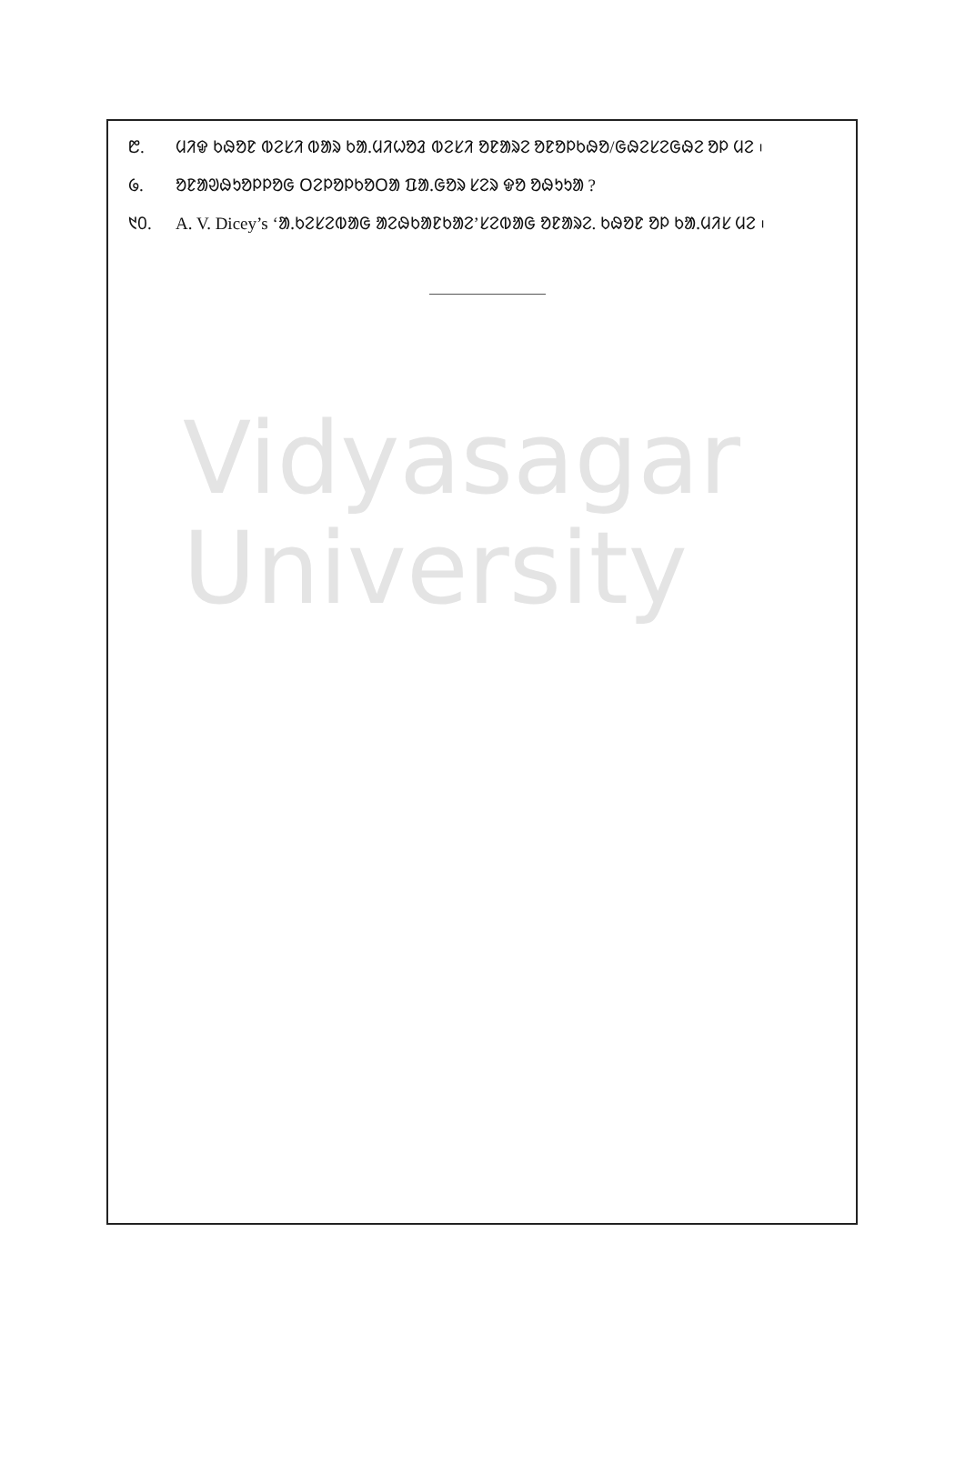᱘. ᱢᱤᱫ ᱠᱷᱚᱱ ᱵᱮᱥᱤ ᱵᱟᱨ ᱠᱟᱹᱢᱤᱦᱚᱲ ᱵᱮᱥᱤ ᱚᱱᱟᱨᱮ ᱚᱱᱚᱞᱠᱷᱚ/ᱜᱷᱮᱥᱮᱜᱷᱮ ᱚᱞ ᱢᱮ ᱾
᱙. ᱚᱱᱟᱣᱷᱩᱚᱞᱞᱚᱜ ᱛᱮᱞᱚᱞᱠᱚᱛᱟ ᱯᱟᱹᱜᱚᱨ ᱥᱮᱨ ᱫᱚ ᱚᱷᱩᱩᱟ ?
᱑᱐. A. V. Dicey’s ‘ᱟᱹᱠᱮᱥᱮᱵᱟᱜ ᱟᱮᱷᱠᱟᱱᱠᱟᱮ’ᱥᱮᱵᱟᱜ ᱚᱱᱟᱨᱮ. ᱠᱷᱚᱱ ᱚᱞ ᱠᱟᱹᱢᱤᱥ ᱢᱮ ᱾
Vidyasagar University